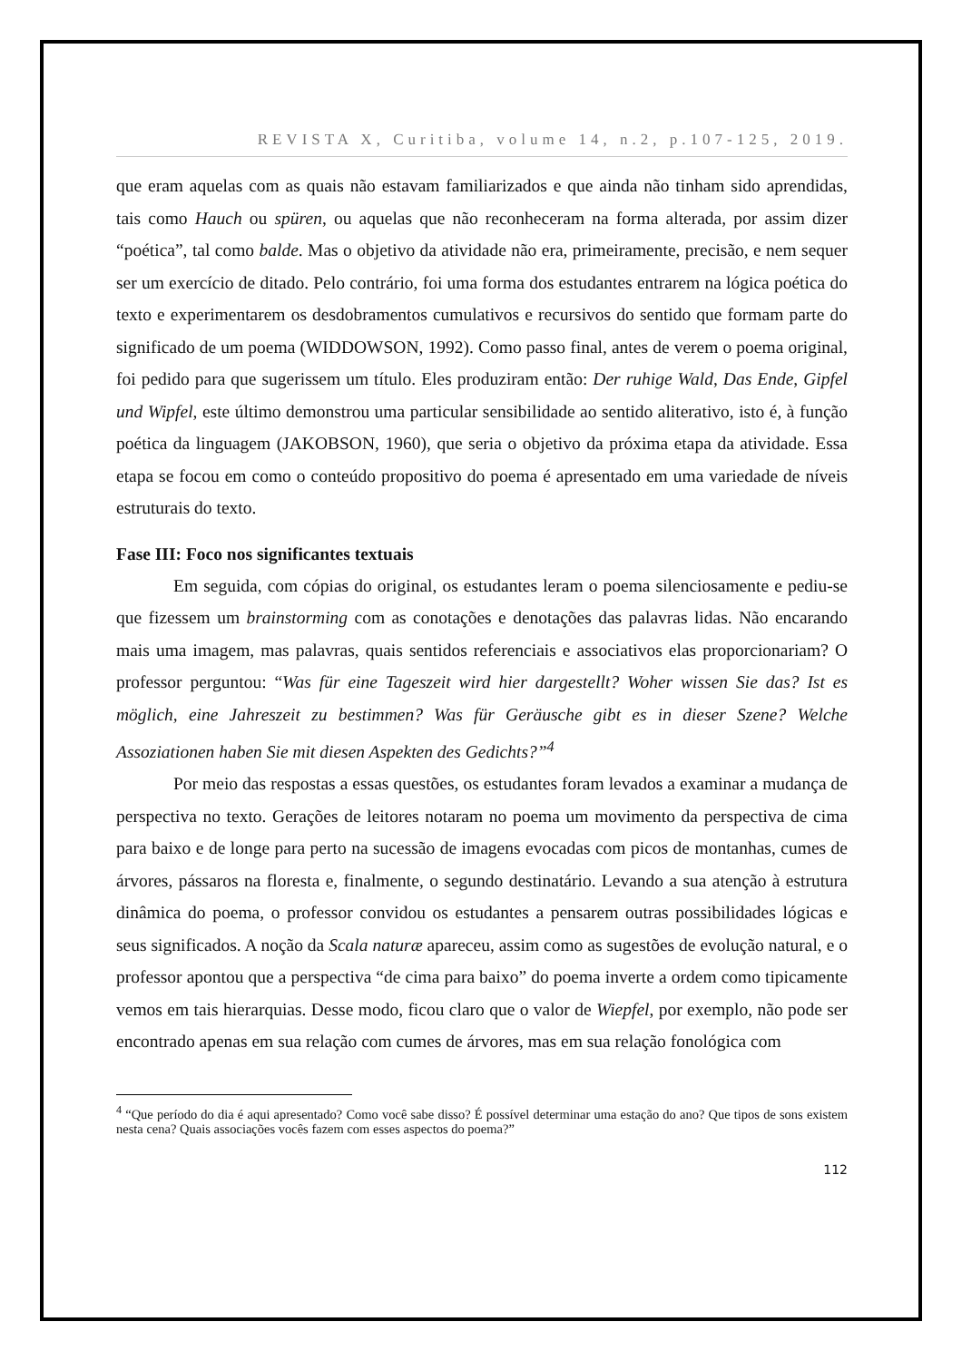REVISTA X, Curitiba, volume 14, n.2, p.107-125, 2019.
que eram aquelas com as quais não estavam familiarizados e que ainda não tinham sido aprendidas, tais como Hauch ou spüren, ou aquelas que não reconheceram na forma alterada, por assim dizer “poética”, tal como balde. Mas o objetivo da atividade não era, primeiramente, precisão, e nem sequer ser um exercício de ditado. Pelo contrário, foi uma forma dos estudantes entrarem na lógica poética do texto e experimentarem os desdobramentos cumulativos e recursivos do sentido que formam parte do significado de um poema (WIDDOWSON, 1992). Como passo final, antes de verem o poema original, foi pedido para que sugerissem um título. Eles produziram então: Der ruhige Wald, Das Ende, Gipfel und Wipfel, este último demonstrou uma particular sensibilidade ao sentido aliterativo, isto é, à função poética da linguagem (JAKOBSON, 1960), que seria o objetivo da próxima etapa da atividade. Essa etapa se focou em como o conteúdo propositivo do poema é apresentado em uma variedade de níveis estruturais do texto.
Fase III: Foco nos significantes textuais
Em seguida, com cópias do original, os estudantes leram o poema silenciosamente e pediu-se que fizessem um brainstorming com as conotações e denotações das palavras lidas. Não encarando mais uma imagem, mas palavras, quais sentidos referenciais e associativos elas proporcionariam? O professor perguntou: “Was für eine Tageszeit wird hier dargestellt? Woher wissen Sie das? Ist es möglich, eine Jahreszeit zu bestimmen? Was für Geräusche gibt es in dieser Szene? Welche Assoziationen haben Sie mit diesen Aspekten des Gedichts?”<sup>4</sup>
Por meio das respostas a essas questões, os estudantes foram levados a examinar a mudança de perspectiva no texto. Gerações de leitores notaram no poema um movimento da perspectiva de cima para baixo e de longe para perto na sucessão de imagens evocadas com picos de montanhas, cumes de árvores, pássaros na floresta e, finalmente, o segundo destinatário. Levando a sua atenção à estrutura dinâmica do poema, o professor convidou os estudantes a pensarem outras possibilidades lógicas e seus significados. A noção da Scala naturæ apareceu, assim como as sugestões de evolução natural, e o professor apontou que a perspectiva “de cima para baixo” do poema inverte a ordem como tipicamente vemos em tais hierarquias. Desse modo, ficou claro que o valor de Wiepfel, por exemplo, não pode ser encontrado apenas em sua relação com cumes de árvores, mas em sua relação fonológica com
<sup>4</sup> “Que período do dia é aqui apresentado? Como você sabe disso? É possível determinar uma estação do ano? Que tipos de sons existem nesta cena? Quais associações vocês fazem com esses aspectos do poema?”
112